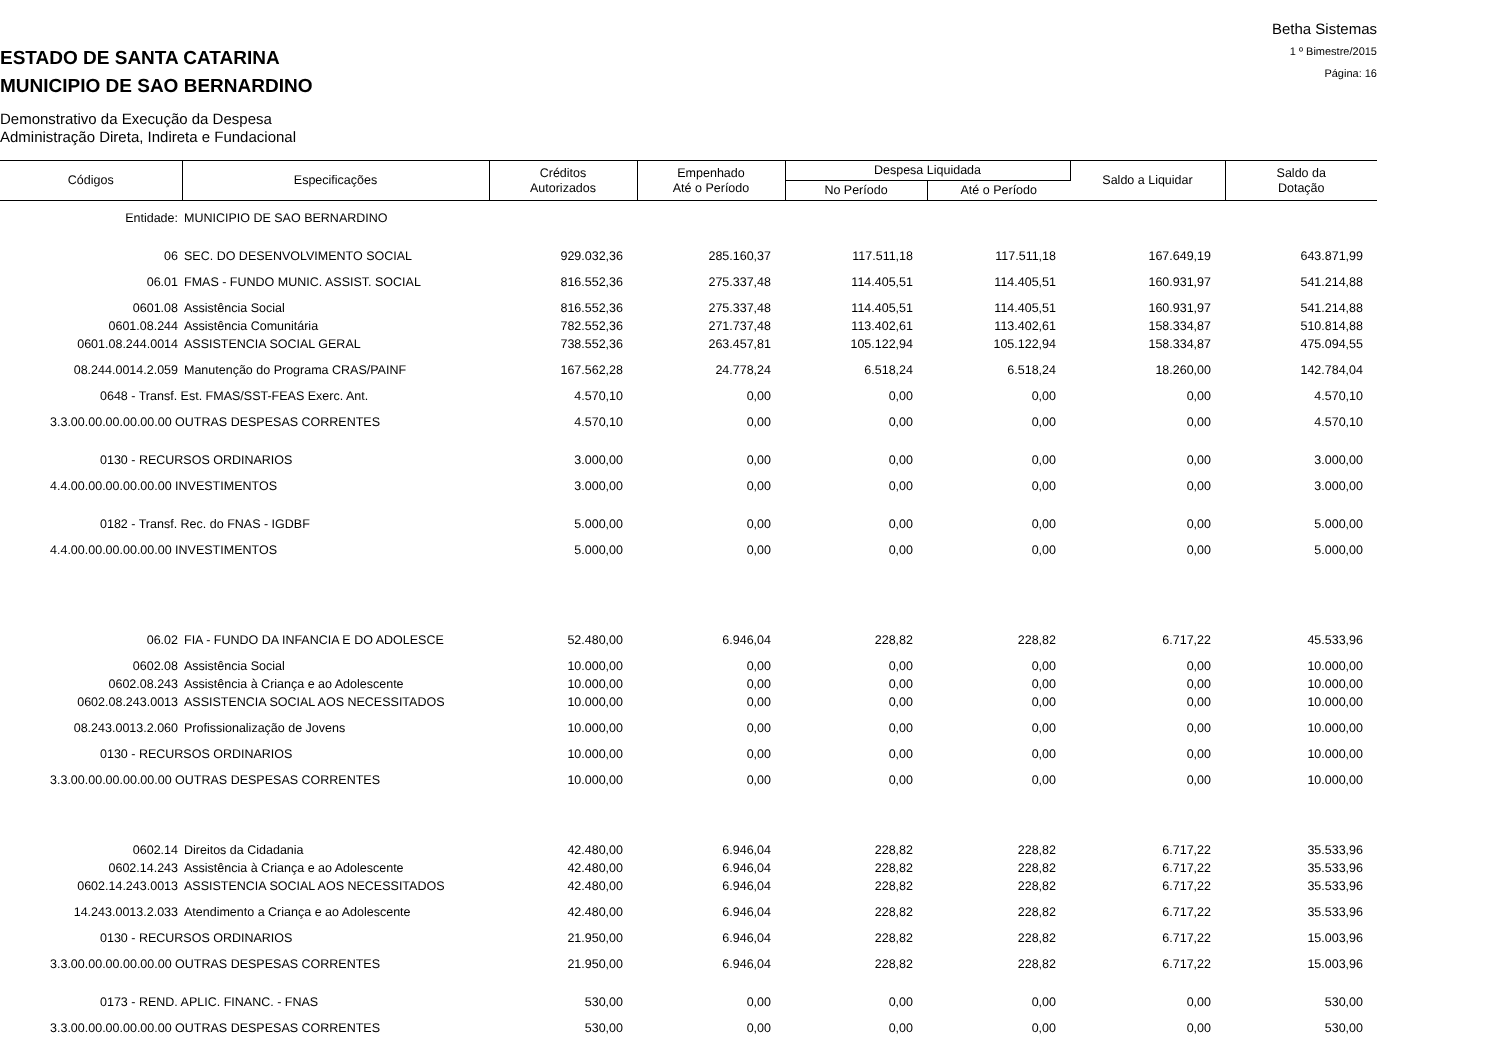Betha Sistemas
1 º Bimestre/2015
Página: 16
ESTADO DE SANTA CATARINA
MUNICIPIO DE SAO BERNARDINO
Demonstrativo da Execução da Despesa
Administração Direta, Indireta e Fundacional
| Códigos | Especificações | Créditos Autorizados | Empenhado Até o Período | Despesa Liquidada | | Saldo a Liquidar | Saldo da Dotação |
| --- | --- | --- | --- | --- | --- | --- | --- |
| | | | | No Período | Até o Período | | |
| Entidade: | MUNICIPIO DE SAO BERNARDINO | | | | | | |
| 06 | SEC. DO DESENVOLVIMENTO SOCIAL | 929.032,36 | 285.160,37 | 117.511,18 | 117.511,18 | 167.649,19 | 643.871,99 |
| 06.01 | FMAS - FUNDO MUNIC. ASSIST. SOCIAL | 816.552,36 | 275.337,48 | 114.405,51 | 114.405,51 | 160.931,97 | 541.214,88 |
| 0601.08 | Assistência Social | 816.552,36 | 275.337,48 | 114.405,51 | 114.405,51 | 160.931,97 | 541.214,88 |
| 0601.08.244 | Assistência Comunitária | 782.552,36 | 271.737,48 | 113.402,61 | 113.402,61 | 158.334,87 | 510.814,88 |
| 0601.08.244.0014 | ASSISTENCIA SOCIAL GERAL | 738.552,36 | 263.457,81 | 105.122,94 | 105.122,94 | 158.334,87 | 475.094,55 |
| 08.244.0014.2.059 | Manutenção do Programa CRAS/PAINF | 167.562,28 | 24.778,24 | 6.518,24 | 6.518,24 | 18.260,00 | 142.784,04 |
| 0648 - Transf. Est. FMAS/SST-FEAS Exerc. Ant. | | 4.570,10 | 0,00 | 0,00 | 0,00 | 0,00 | 4.570,10 |
| 3.3.00.00.00.00.00.00 OUTRAS DESPESAS CORRENTES | | 4.570,10 | 0,00 | 0,00 | 0,00 | 0,00 | 4.570,10 |
| 0130 - RECURSOS ORDINARIOS | | 3.000,00 | 0,00 | 0,00 | 0,00 | 0,00 | 3.000,00 |
| 4.4.00.00.00.00.00.00 INVESTIMENTOS | | 3.000,00 | 0,00 | 0,00 | 0,00 | 0,00 | 3.000,00 |
| 0182 - Transf. Rec. do FNAS - IGDBF | | 5.000,00 | 0,00 | 0,00 | 0,00 | 0,00 | 5.000,00 |
| 4.4.00.00.00.00.00.00 INVESTIMENTOS | | 5.000,00 | 0,00 | 0,00 | 0,00 | 0,00 | 5.000,00 |
| 06.02 | FIA - FUNDO DA INFANCIA E DO ADOLESCE | 52.480,00 | 6.946,04 | 228,82 | 228,82 | 6.717,22 | 45.533,96 |
| 0602.08 | Assistência Social | 10.000,00 | 0,00 | 0,00 | 0,00 | 0,00 | 10.000,00 |
| 0602.08.243 | Assistência à Criança e ao Adolescente | 10.000,00 | 0,00 | 0,00 | 0,00 | 0,00 | 10.000,00 |
| 0602.08.243.0013 | ASSISTENCIA SOCIAL AOS NECESSITADOS | 10.000,00 | 0,00 | 0,00 | 0,00 | 0,00 | 10.000,00 |
| 08.243.0013.2.060 | Profissionalização de Jovens | 10.000,00 | 0,00 | 0,00 | 0,00 | 0,00 | 10.000,00 |
| 0130 - RECURSOS ORDINARIOS | | 10.000,00 | 0,00 | 0,00 | 0,00 | 0,00 | 10.000,00 |
| 3.3.00.00.00.00.00.00 OUTRAS DESPESAS CORRENTES | | 10.000,00 | 0,00 | 0,00 | 0,00 | 0,00 | 10.000,00 |
| 0602.14 | Direitos da Cidadania | 42.480,00 | 6.946,04 | 228,82 | 228,82 | 6.717,22 | 35.533,96 |
| 0602.14.243 | Assistência à Criança e ao Adolescente | 42.480,00 | 6.946,04 | 228,82 | 228,82 | 6.717,22 | 35.533,96 |
| 0602.14.243.0013 | ASSISTENCIA SOCIAL AOS NECESSITADOS | 42.480,00 | 6.946,04 | 228,82 | 228,82 | 6.717,22 | 35.533,96 |
| 14.243.0013.2.033 | Atendimento a Criança e ao Adolescente | 42.480,00 | 6.946,04 | 228,82 | 228,82 | 6.717,22 | 35.533,96 |
| 0130 - RECURSOS ORDINARIOS | | 21.950,00 | 6.946,04 | 228,82 | 228,82 | 6.717,22 | 15.003,96 |
| 3.3.00.00.00.00.00.00 OUTRAS DESPESAS CORRENTES | | 21.950,00 | 6.946,04 | 228,82 | 228,82 | 6.717,22 | 15.003,96 |
| 0173 - REND. APLIC. FINANC. - FNAS | | 530,00 | 0,00 | 0,00 | 0,00 | 0,00 | 530,00 |
| 3.3.00.00.00.00.00.00 OUTRAS DESPESAS CORRENTES | | 530,00 | 0,00 | 0,00 | 0,00 | 0,00 | 530,00 |